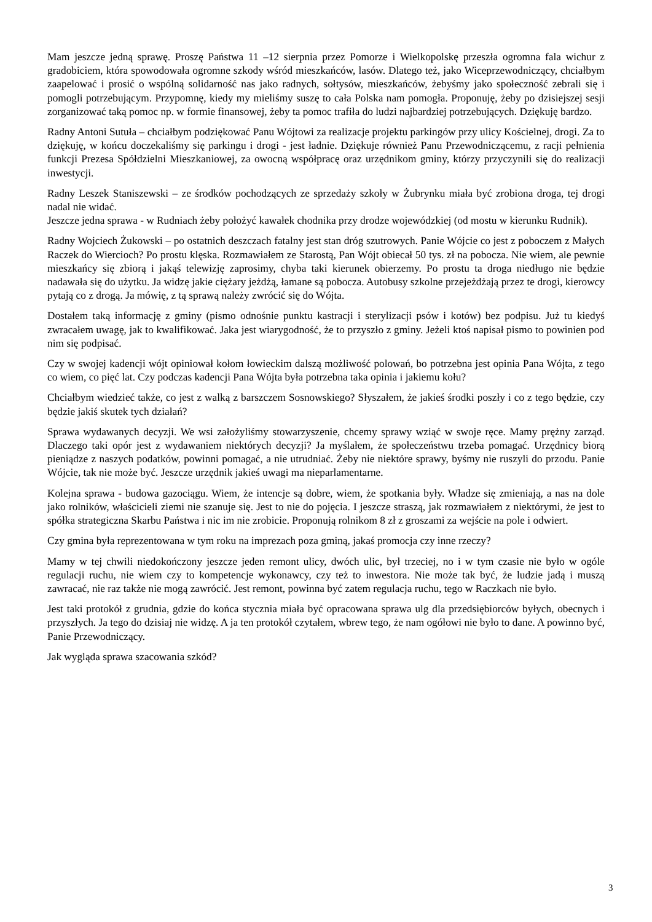Mam jeszcze jedną sprawę. Proszę Państwa 11 –12 sierpnia przez Pomorze i Wielkopolskę przeszła ogromna fala wichur z gradobiciem, która spowodowała ogromne szkody wśród mieszkańców, lasów. Dlatego też, jako Wiceprzewodniczący, chciałbym zaapelować i prosić o wspólną solidarność nas jako radnych, sołtysów, mieszkańców, żebyśmy jako społeczność zebrali się i pomogli potrzebującym. Przypomnę, kiedy my mieliśmy suszę to cała Polska nam pomogła. Proponuję, żeby po dzisiejszej sesji zorganizować taką pomoc np. w formie finansowej, żeby ta pomoc trafiła do ludzi najbardziej potrzebujących. Dziękuję bardzo.
Radny Antoni Sutuła – chciałbym podziękować Panu Wójtowi za realizacje projektu parkingów przy ulicy Kościelnej, drogi. Za to dziękuję, w końcu doczekaliśmy się parkingu i drogi - jest ładnie. Dziękuje również Panu Przewodniczącemu, z racji pełnienia funkcji Prezesa Spółdzielni Mieszkaniowej, za owocną współpracę oraz urzędnikom gminy, którzy przyczynili się do realizacji inwestycji.
Radny Leszek Staniszewski – ze środków pochodzących ze sprzedaży szkoły w Żubrynku miała być zrobiona droga, tej drogi nadal nie widać.
Jeszcze jedna sprawa - w Rudniach żeby położyć kawałek chodnika przy drodze wojewódzkiej (od mostu w kierunku Rudnik).
Radny Wojciech Żukowski – po ostatnich deszczach fatalny jest stan dróg szutrowych. Panie Wójcie co jest z poboczem z Małych Raczek do Wiercioch? Po prostu klęska. Rozmawiałem ze Starostą, Pan Wójt obiecał 50 tys. zł na pobocza. Nie wiem, ale pewnie mieszkańcy się zbiorą i jakąś telewizję zaprosimy, chyba taki kierunek obierzemy. Po prostu ta droga niedługo nie będzie nadawała się do użytku. Ja widzę jakie ciężary jeżdżą, łamane są pobocza. Autobusy szkolne przejeżdżają przez te drogi, kierowcy pytają co z drogą. Ja mówię, z tą sprawą należy zwrócić się do Wójta.
Dostałem taką informację z gminy (pismo odnośnie punktu kastracji i sterylizacji psów i kotów) bez podpisu. Już tu kiedyś zwracałem uwagę, jak to kwalifikować. Jaka jest wiarygodność, że to przyszło z gminy. Jeżeli ktoś napisał pismo to powinien pod nim się podpisać.
Czy w swojej kadencji wójt opiniował kołom łowieckim dalszą możliwość polowań, bo potrzebna jest opinia Pana Wójta, z tego co wiem, co pięć lat. Czy podczas kadencji Pana Wójta była potrzebna taka opinia i jakiemu kołu?
Chciałbym wiedzieć także, co jest z walką z barszczem Sosnowskiego? Słyszałem, że jakieś środki poszły i co z tego będzie, czy będzie jakiś skutek tych działań?
Sprawa wydawanych decyzji. We wsi założyliśmy stowarzyszenie, chcemy sprawy wziąć w swoje ręce. Mamy prężny zarząd. Dlaczego taki opór jest z wydawaniem niektórych decyzji? Ja myślałem, że społeczeństwu trzeba pomagać. Urzędnicy biorą pieniądze z naszych podatków, powinni pomagać, a nie utrudniać. Żeby nie niektóre sprawy, byśmy nie ruszyli do przodu. Panie Wójcie, tak nie może być. Jeszcze urzędnik jakieś uwagi ma nieparlamentarne.
Kolejna sprawa - budowa gazociągu. Wiem, że intencje są dobre, wiem, że spotkania były. Władze się zmieniają, a nas na dole jako rolników, właścicieli ziemi nie szanuje się. Jest to nie do pojęcia. I jeszcze straszą, jak rozmawiałem z niektórymi, że jest to spółka strategiczna Skarbu Państwa i nic im nie zrobicie. Proponują rolnikom 8 zł z groszami za wejście na pole i odwiert.
Czy gmina była reprezentowana w tym roku na imprezach poza gminą, jakaś promocja czy inne rzeczy?
Mamy w tej chwili niedokończony jeszcze jeden remont ulicy, dwóch ulic, był trzeciej, no i w tym czasie nie było w ogóle regulacji ruchu, nie wiem czy to kompetencje wykonawcy, czy też to inwestora. Nie może tak być, że ludzie jadą i muszą zawracać, nie raz także nie mogą zawrócić. Jest remont, powinna być zatem regulacja ruchu, tego w Raczkach nie było.
Jest taki protokół z grudnia, gdzie do końca stycznia miała być opracowana sprawa ulg dla przedsiębiorców byłych, obecnych i przyszłych. Ja tego do dzisiaj nie widzę. A ja ten protokół czytałem, wbrew tego, że nam ogółowi nie było to dane. A powinno być, Panie Przewodniczący.
Jak wygląda sprawa szacowania szkód?
3